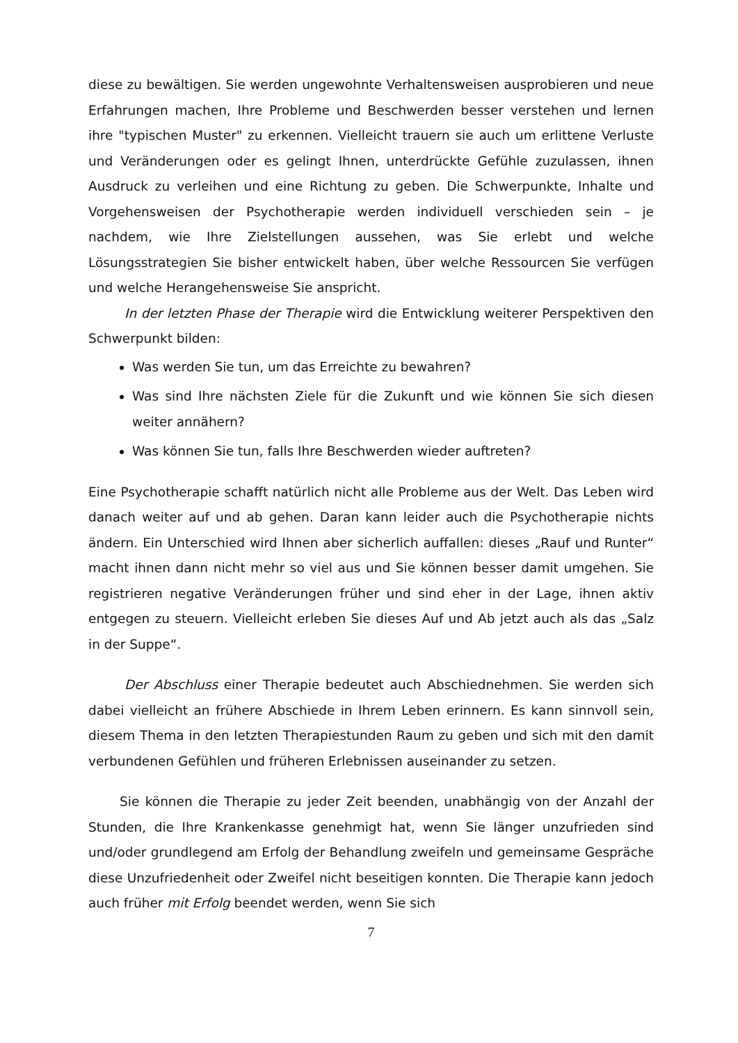diese zu bewältigen. Sie werden ungewohnte Verhaltensweisen ausprobieren und neue Erfahrungen machen, Ihre Probleme und Beschwerden besser verstehen und lernen ihre "typischen Muster" zu erkennen. Vielleicht trauern sie auch um erlittene Verluste und Veränderungen oder es gelingt Ihnen, unterdrückte Gefühle zuzulassen, ihnen Ausdruck zu verleihen und eine Richtung zu geben. Die Schwerpunkte, Inhalte und Vorgehensweisen der Psychotherapie werden individuell verschieden sein – je nachdem, wie Ihre Zielstellungen aussehen, was Sie erlebt und welche Lösungsstrategien Sie bisher entwickelt haben, über welche Ressourcen Sie verfügen und welche Herangehensweise Sie anspricht.
In der letzten Phase der Therapie wird die Entwicklung weiterer Perspektiven den Schwerpunkt bilden:
Was werden Sie tun, um das Erreichte zu bewahren?
Was sind Ihre nächsten Ziele für die Zukunft und wie können Sie sich diesen weiter annähern?
Was können Sie tun, falls Ihre Beschwerden wieder auftreten?
Eine Psychotherapie schafft natürlich nicht alle Probleme aus der Welt. Das Leben wird danach weiter auf und ab gehen. Daran kann leider auch die Psychotherapie nichts ändern. Ein Unterschied wird Ihnen aber sicherlich auffallen: dieses „Rauf und Runter“ macht ihnen dann nicht mehr so viel aus und Sie können besser damit umgehen. Sie registrieren negative Veränderungen früher und sind eher in der Lage, ihnen aktiv entgegen zu steuern. Vielleicht erleben Sie dieses Auf und Ab jetzt auch als das „Salz in der Suppe“.
Der Abschluss einer Therapie bedeutet auch Abschiednehmen. Sie werden sich dabei vielleicht an frühere Abschiede in Ihrem Leben erinnern. Es kann sinnvoll sein, diesem Thema in den letzten Therapiestunden Raum zu geben und sich mit den damit verbundenen Gefühlen und früheren Erlebnissen auseinander zu setzen.
Sie können die Therapie zu jeder Zeit beenden, unabhängig von der Anzahl der Stunden, die Ihre Krankenkasse genehmigt hat, wenn Sie länger unzufrieden sind und/oder grundlegend am Erfolg der Behandlung zweifeln und gemeinsame Gespräche diese Unzufriedenheit oder Zweifel nicht beseitigen konnten. Die Therapie kann jedoch auch früher mit Erfolg beendet werden, wenn Sie sich
7